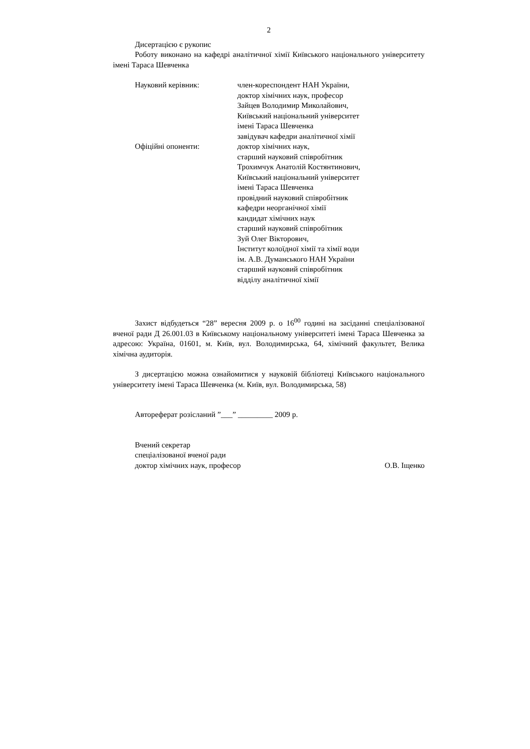2
Дисертацією є рукопис
Роботу виконано на кафедрі аналітичної хімії Київського національного університету імені Тараса Шевченка
Науковий керівник: член-кореспондент НАН України,
доктор хімічних наук, професор
Зайцев Володимир Миколайович,
Київський національний університет
імені Тараса Шевченка
завідувач кафедри аналітичної хімії
Офіційні опоненти: доктор хімічних наук,
старший науковий співробітник
Трохимчук Анатолій Костянтинович,
Київський національний університет
імені Тараса Шевченка
провідний науковий співробітник
кафедри неорганічної хімії
кандидат хімічних наук
старший науковий співробітник
Зуй Олег Вікторович,
Інститут колоїдної хімії та хімії води
ім. А.В. Думанського НАН України
старший науковий співробітник
відділу аналітичної хімії
Захист відбудеться “28” вересня 2009 р. о 16<sup>00</sup> годині на засіданні спеціалізованої вченої ради Д 26.001.03 в Київському національному університеті імені Тараса Шевченка за адресою: Україна, 01601, м. Київ, вул. Володимирська, 64, хімічний факультет, Велика хімічна аудиторія.
З дисертацією можна ознайомитися у науковій бібліотеці Київського національного університету імені Тараса Шевченка (м. Київ, вул. Володимирська, 58)
Автореферат розісланий ”___” _________ 2009 р.
Вчений секретар
спеціалізованої вченої ради
доктор хімічних наук, професор О.В. Іщенко